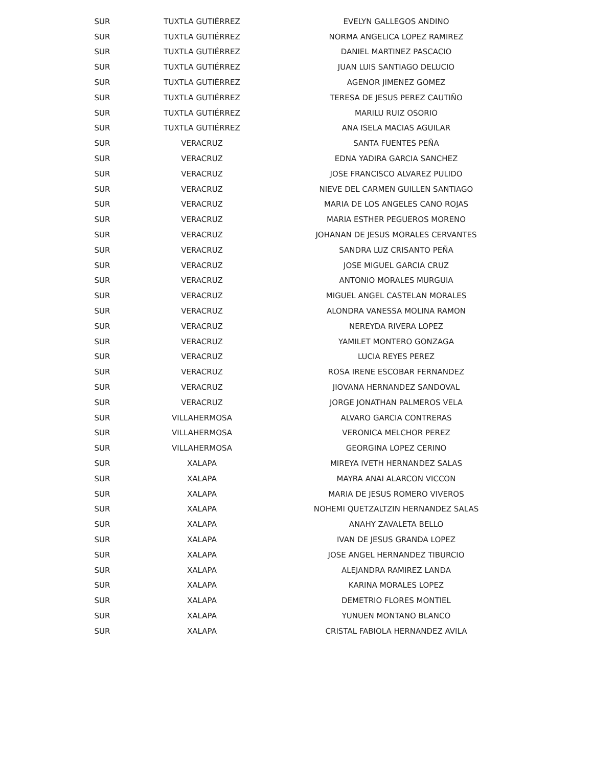| SUR | TUXTLA GUTIÉRREZ | EVELYN GALLEGOS ANDINO |
| SUR | TUXTLA GUTIÉRREZ | NORMA ANGELICA LOPEZ RAMIREZ |
| SUR | TUXTLA GUTIÉRREZ | DANIEL MARTINEZ PASCACIO |
| SUR | TUXTLA GUTIÉRREZ | JUAN LUIS SANTIAGO DELUCIO |
| SUR | TUXTLA GUTIÉRREZ | AGENOR JIMENEZ GOMEZ |
| SUR | TUXTLA GUTIÉRREZ | TERESA DE JESUS PEREZ CAUTIÑO |
| SUR | TUXTLA GUTIÉRREZ | MARILU RUIZ OSORIO |
| SUR | TUXTLA GUTIÉRREZ | ANA ISELA MACIAS AGUILAR |
| SUR | VERACRUZ | SANTA FUENTES PEÑA |
| SUR | VERACRUZ | EDNA YADIRA GARCIA SANCHEZ |
| SUR | VERACRUZ | JOSE FRANCISCO ALVAREZ PULIDO |
| SUR | VERACRUZ | NIEVE DEL CARMEN GUILLEN SANTIAGO |
| SUR | VERACRUZ | MARIA DE LOS ANGELES CANO ROJAS |
| SUR | VERACRUZ | MARIA ESTHER PEGUEROS MORENO |
| SUR | VERACRUZ | JOHANAN DE JESUS MORALES CERVANTES |
| SUR | VERACRUZ | SANDRA LUZ CRISANTO PEÑA |
| SUR | VERACRUZ | JOSE MIGUEL GARCIA CRUZ |
| SUR | VERACRUZ | ANTONIO MORALES MURGUIA |
| SUR | VERACRUZ | MIGUEL ANGEL CASTELAN MORALES |
| SUR | VERACRUZ | ALONDRA VANESSA MOLINA RAMON |
| SUR | VERACRUZ | NEREYDA RIVERA LOPEZ |
| SUR | VERACRUZ | YAMILET MONTERO GONZAGA |
| SUR | VERACRUZ | LUCIA REYES PEREZ |
| SUR | VERACRUZ | ROSA IRENE ESCOBAR FERNANDEZ |
| SUR | VERACRUZ | JIOVANA HERNANDEZ SANDOVAL |
| SUR | VERACRUZ | JORGE JONATHAN PALMEROS VELA |
| SUR | VILLAHERMOSA | ALVARO GARCIA CONTRERAS |
| SUR | VILLAHERMOSA | VERONICA MELCHOR PEREZ |
| SUR | VILLAHERMOSA | GEORGINA LOPEZ CERINO |
| SUR | XALAPA | MIREYA IVETH HERNANDEZ SALAS |
| SUR | XALAPA | MAYRA ANAI ALARCON VICCON |
| SUR | XALAPA | MARIA DE JESUS ROMERO VIVEROS |
| SUR | XALAPA | NOHEMI QUETZALTZIN HERNANDEZ SALAS |
| SUR | XALAPA | ANAHY ZAVALETA BELLO |
| SUR | XALAPA | IVAN DE JESUS GRANDA LOPEZ |
| SUR | XALAPA | JOSE ANGEL HERNANDEZ TIBURCIO |
| SUR | XALAPA | ALEJANDRA RAMIREZ LANDA |
| SUR | XALAPA | KARINA MORALES LOPEZ |
| SUR | XALAPA | DEMETRIO FLORES MONTIEL |
| SUR | XALAPA | YUNUEN MONTANO BLANCO |
| SUR | XALAPA | CRISTAL FABIOLA HERNANDEZ AVILA |